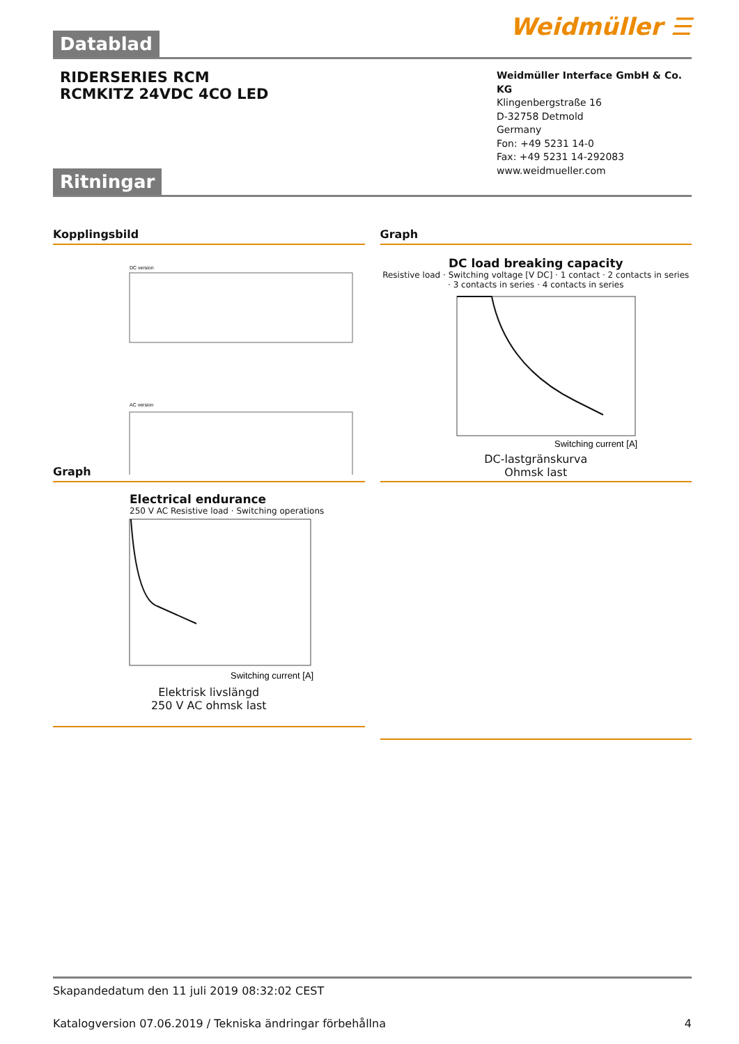Weidmüller ☰
Datablad
RIDERSERIES RCM
RCMKITZ 24VDC 4CO LED
Weidmüller Interface GmbH & Co. KG
Klingenbergstraße 16
D-32758 Detmold
Germany
Fon: +49 5231 14-0
Fax: +49 5231 14-292083
www.weidmueller.com
Ritningar
Kopplingsbild
DC version
AC version
Graph
DC load breaking capacity
Resistive load · Switching voltage [V DC] · 1 contact · 2 contacts in series · 3 contacts in series · 4 contacts in series
Switching current [A]
DC-lastgränskurva
Ohmsk last
Graph
Electrical endurance
250 V AC Resistive load · Switching operations
Switching current [A]
Elektrisk livslängd
250 V AC ohmsk last
Skapandedatum den 11 juli 2019 08:32:02 CEST
Katalogversion 07.06.2019 / Tekniska ändringar förbehållna 4